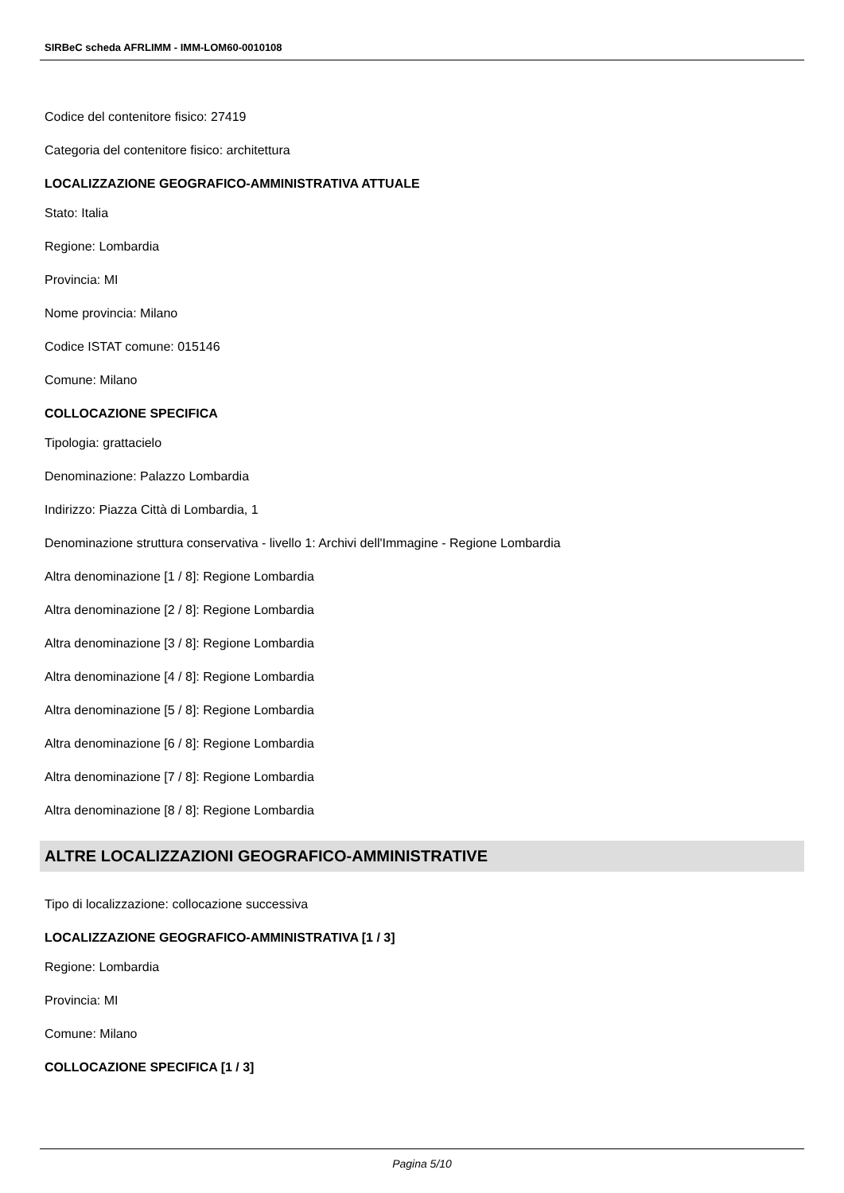SIRBeC scheda AFRLIMM - IMM-LOM60-0010108
Codice del contenitore fisico: 27419
Categoria del contenitore fisico: architettura
LOCALIZZAZIONE GEOGRAFICO-AMMINISTRATIVA ATTUALE
Stato: Italia
Regione: Lombardia
Provincia: MI
Nome provincia: Milano
Codice ISTAT comune: 015146
Comune: Milano
COLLOCAZIONE SPECIFICA
Tipologia: grattacielo
Denominazione: Palazzo Lombardia
Indirizzo: Piazza Città di Lombardia, 1
Denominazione struttura conservativa - livello 1: Archivi dell'Immagine - Regione Lombardia
Altra denominazione [1 / 8]: Regione Lombardia
Altra denominazione [2 / 8]: Regione Lombardia
Altra denominazione [3 / 8]: Regione Lombardia
Altra denominazione [4 / 8]: Regione Lombardia
Altra denominazione [5 / 8]: Regione Lombardia
Altra denominazione [6 / 8]: Regione Lombardia
Altra denominazione [7 / 8]: Regione Lombardia
Altra denominazione [8 / 8]: Regione Lombardia
ALTRE LOCALIZZAZIONI GEOGRAFICO-AMMINISTRATIVE
Tipo di localizzazione: collocazione successiva
LOCALIZZAZIONE GEOGRAFICO-AMMINISTRATIVA [1 / 3]
Regione: Lombardia
Provincia: MI
Comune: Milano
COLLOCAZIONE SPECIFICA [1 / 3]
Pagina 5/10